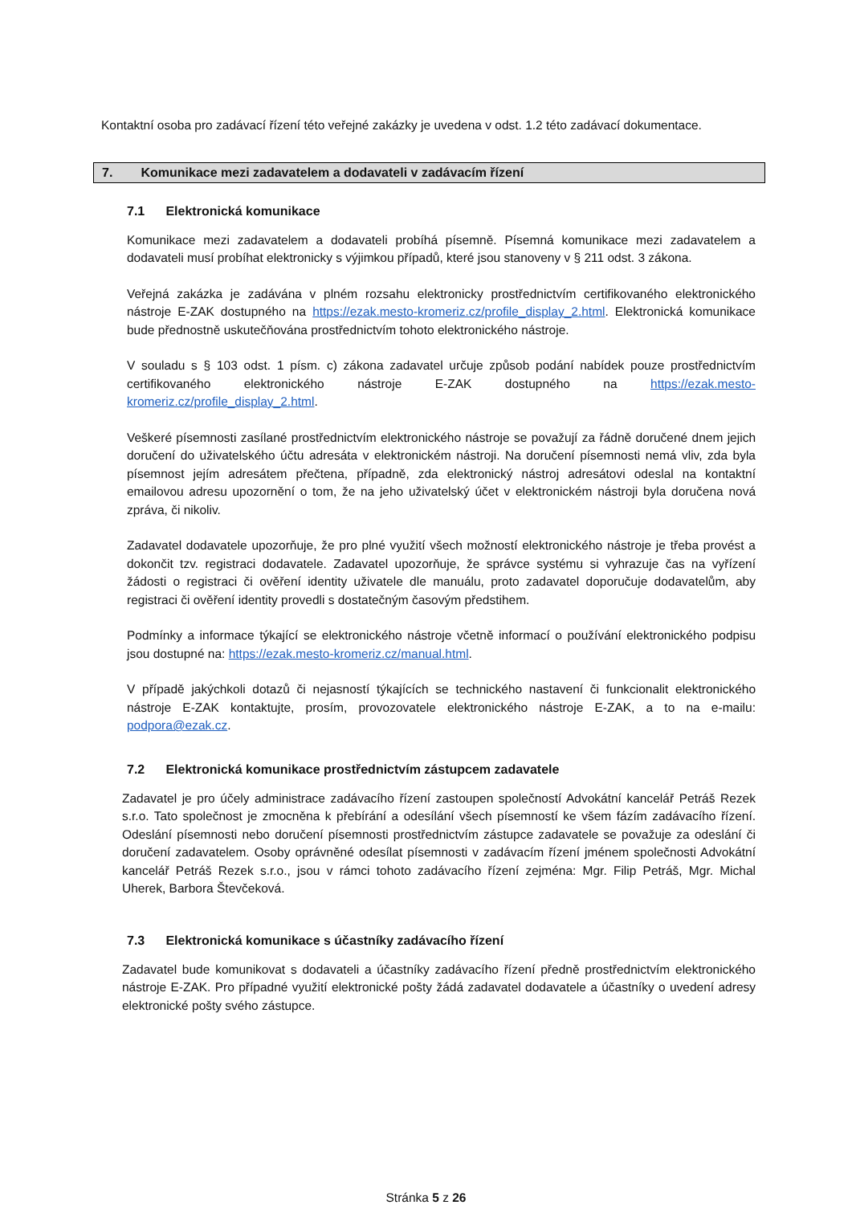Kontaktní osoba pro zadávací řízení této veřejné zakázky je uvedena v odst. 1.2 této zadávací dokumentace.
7. Komunikace mezi zadavatelem a dodavateli v zadávacím řízení
7.1 Elektronická komunikace
Komunikace mezi zadavatelem a dodavateli probíhá písemně. Písemná komunikace mezi zadavatelem a dodavateli musí probíhat elektronicky s výjimkou případů, které jsou stanoveny v § 211 odst. 3 zákona.
Veřejná zakázka je zadávána v plném rozsahu elektronicky prostřednictvím certifikovaného elektronického nástroje E-ZAK dostupného na https://ezak.mesto-kromeriz.cz/profile_display_2.html. Elektronická komunikace bude přednostně uskutečňována prostřednictvím tohoto elektronického nástroje.
V souladu s § 103 odst. 1 písm. c) zákona zadavatel určuje způsob podání nabídek pouze prostřednictvím certifikovaného elektronického nástroje E-ZAK dostupného na https://ezak.mesto-kromeriz.cz/profile_display_2.html.
Veškeré písemnosti zasílané prostřednictvím elektronického nástroje se považují za řádně doručené dnem jejich doručení do uživatelského účtu adresáta v elektronickém nástroji. Na doručení písemnosti nemá vliv, zda byla písemnost jejím adresátem přečtena, případně, zda elektronický nástroj adresátovi odeslal na kontaktní emailovou adresu upozornění o tom, že na jeho uživatelský účet v elektronickém nástroji byla doručena nová zpráva, či nikoliv.
Zadavatel dodavatele upozorňuje, že pro plné využití všech možností elektronického nástroje je třeba provést a dokončit tzv. registraci dodavatele. Zadavatel upozorňuje, že správce systému si vyhrazuje čas na vyřízení žádosti o registraci či ověření identity uživatele dle manuálu, proto zadavatel doporučuje dodavatelům, aby registraci či ověření identity provedli s dostatečným časovým předstihem.
Podmínky a informace týkající se elektronického nástroje včetně informací o používání elektronického podpisu jsou dostupné na: https://ezak.mesto-kromeriz.cz/manual.html.
V případě jakýchkoli dotazů či nejasností týkajících se technického nastavení či funkcionalit elektronického nástroje E-ZAK kontaktujte, prosím, provozovatele elektronického nástroje E-ZAK, a to na e-mailu: podpora@ezak.cz.
7.2 Elektronická komunikace prostřednictvím zástupcem zadavatele
Zadavatel je pro účely administrace zadávacího řízení zastoupen společností Advokátní kancelář Petráš Rezek s.r.o. Tato společnost je zmocněna k přebírání a odesílání všech písemností ke všem fázím zadávacího řízení. Odeslání písemnosti nebo doručení písemnosti prostřednictvím zástupce zadavatele se považuje za odeslání či doručení zadavatelem. Osoby oprávněné odesílat písemnosti v zadávacím řízení jménem společnosti Advokátní kancelář Petráš Rezek s.r.o., jsou v rámci tohoto zadávacího řízení zejména: Mgr. Filip Petráš, Mgr. Michal Uherek, Barbora Števčeková.
7.3 Elektronická komunikace s účastníky zadávacího řízení
Zadavatel bude komunikovat s dodavateli a účastníky zadávacího řízení předně prostřednictvím elektronického nástroje E-ZAK. Pro případné využití elektronické pošty žádá zadavatel dodavatele a účastníky o uvedení adresy elektronické pošty svého zástupce.
Stránka 5 z 26